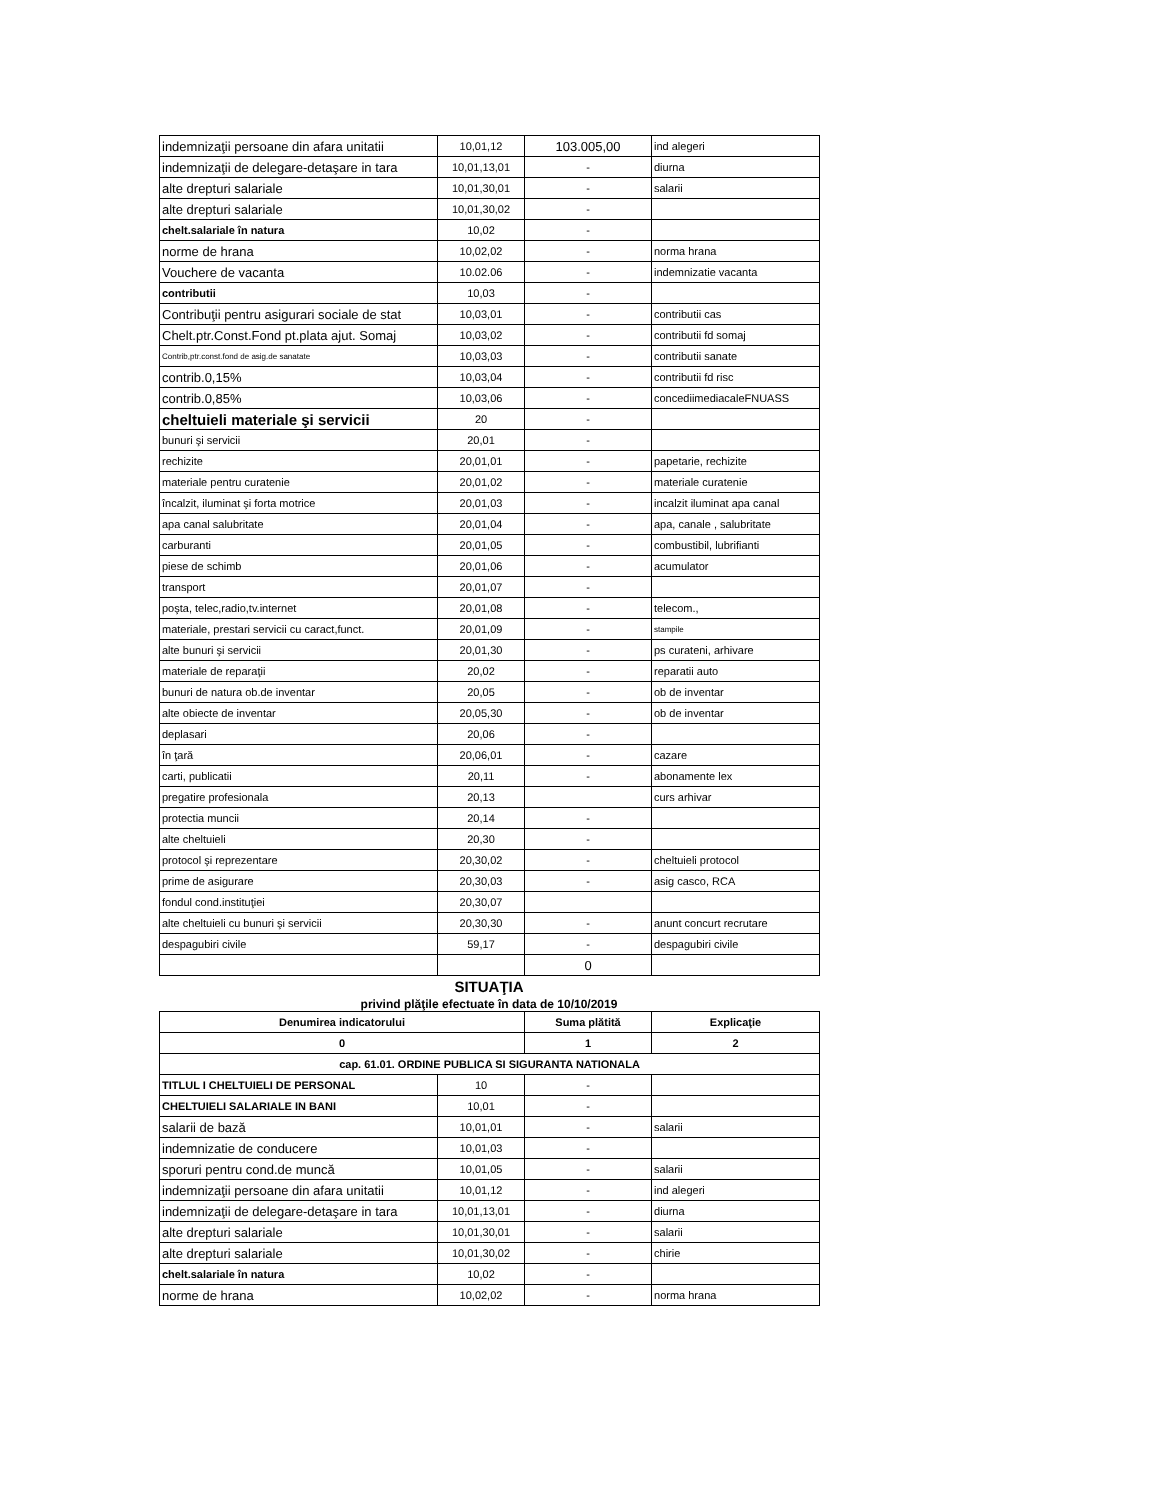| indemnizaţii persoane din afara unitatii | 10,01,12 | 103.005,00 | ind alegeri |
| indemnizaţii de delegare-detaşare in tara | 10,01,13,01 | - | diurna |
| alte drepturi salariale | 10,01,30,01 | - | salarii |
| alte drepturi salariale | 10,01,30,02 | - | |
| chelt.salariale în natura | 10,02 | - | |
| norme de hrana | 10,02,02 | - | norma hrana |
| Vouchere de vacanta | 10.02.06 | - | indemnizatie vacanta |
| contributii | 10,03 | - | |
| Contribuţii pentru asigurari sociale de stat | 10,03,01 | - | contributii cas |
| Chelt.ptr.Const.Fond pt.plata ajut. Somaj | 10,03,02 | - | contributii fd somaj |
| Contrib,ptr.const.fond de asig.de sanatate | 10,03,03 | - | contributii sanate |
| contrib.0,15% | 10,03,04 | - | contributii fd risc |
| contrib.0,85% | 10,03,06 | - | concediimediacaleFNUASS |
| cheltuieli materiale şi servicii | 20 | - | |
| bunuri şi servicii | 20,01 | - | |
| rechizite | 20,01,01 | - | papetarie, rechizite |
| materiale pentru curatenie | 20,01,02 | - | materiale curatenie |
| încalzit, iluminat şi forta motrice | 20,01,03 | - | incalzit iluminat apa canal |
| apa canal salubritate | 20,01,04 | - | apa, canale , salubritate |
| carburanti | 20,01,05 | - | combustibil, lubrifianti |
| piese de schimb | 20,01,06 | - | acumulator |
| transport | 20,01,07 | - | |
| poşta, telec,radio,tv.internet | 20,01,08 | - | telecom., |
| materiale, prestari servicii cu caract,funct. | 20,01,09 | - | stampile |
| alte bunuri şi servicii | 20,01,30 | - | ps curateni, arhivare |
| materiale de reparaţii | 20,02 | - | reparatii auto |
| bunuri de natura ob.de inventar | 20,05 | - | ob de inventar |
| alte obiecte de inventar | 20,05,30 | - | ob de inventar |
| deplasari | 20,06 | - | |
| în ţară | 20,06,01 | - | cazare |
| carti, publicatii | 20,11 | - | abonamente lex |
| pregatire profesionala | 20,13 | | curs arhivar |
| protectia muncii | 20,14 | - | |
| alte cheltuieli | 20,30 | - | |
| protocol şi reprezentare | 20,30,02 | - | cheltuieli protocol |
| prime de asigurare | 20,30,03 | - | asig casco, RCA |
| fondul cond.instituţiei | 20,30,07 | | |
| alte cheltuieli cu bunuri şi servicii | 20,30,30 | - | anunt concurt recrutare |
| despagubiri civile | 59,17 | - | despagubiri civile |
| | | 0 | |
SITUAŢIA
privind plăţile efectuate în data de 10/10/2019
| Denumirea indicatorului | | Suma plătită | Explicaţie |
| --- | --- | --- | --- |
| 0 | | 1 | 2 |
| cap. 61.01. ORDINE PUBLICA SI SIGURANTA NATIONALA | | | |
| TITLUL I CHELTUIELI DE PERSONAL | 10 | - | |
| CHELTUIELI SALARIALE IN BANI | 10,01 | - | |
| salarii de bază | 10,01,01 | - | salarii |
| indemnizatie de conducere | 10,01,03 | - | |
| sporuri pentru cond.de muncă | 10,01,05 | - | salarii |
| indemnizaţii persoane din afara unitatii | 10,01,12 | - | ind alegeri |
| indemnizaţii de delegare-detaşare in tara | 10,01,13,01 | - | diurna |
| alte drepturi salariale | 10,01,30,01 | - | salarii |
| alte drepturi salariale | 10,01,30,02 | - | chirie |
| chelt.salariale în natura | 10,02 | - | |
| norme de hrana | 10,02,02 | - | norma hrana |